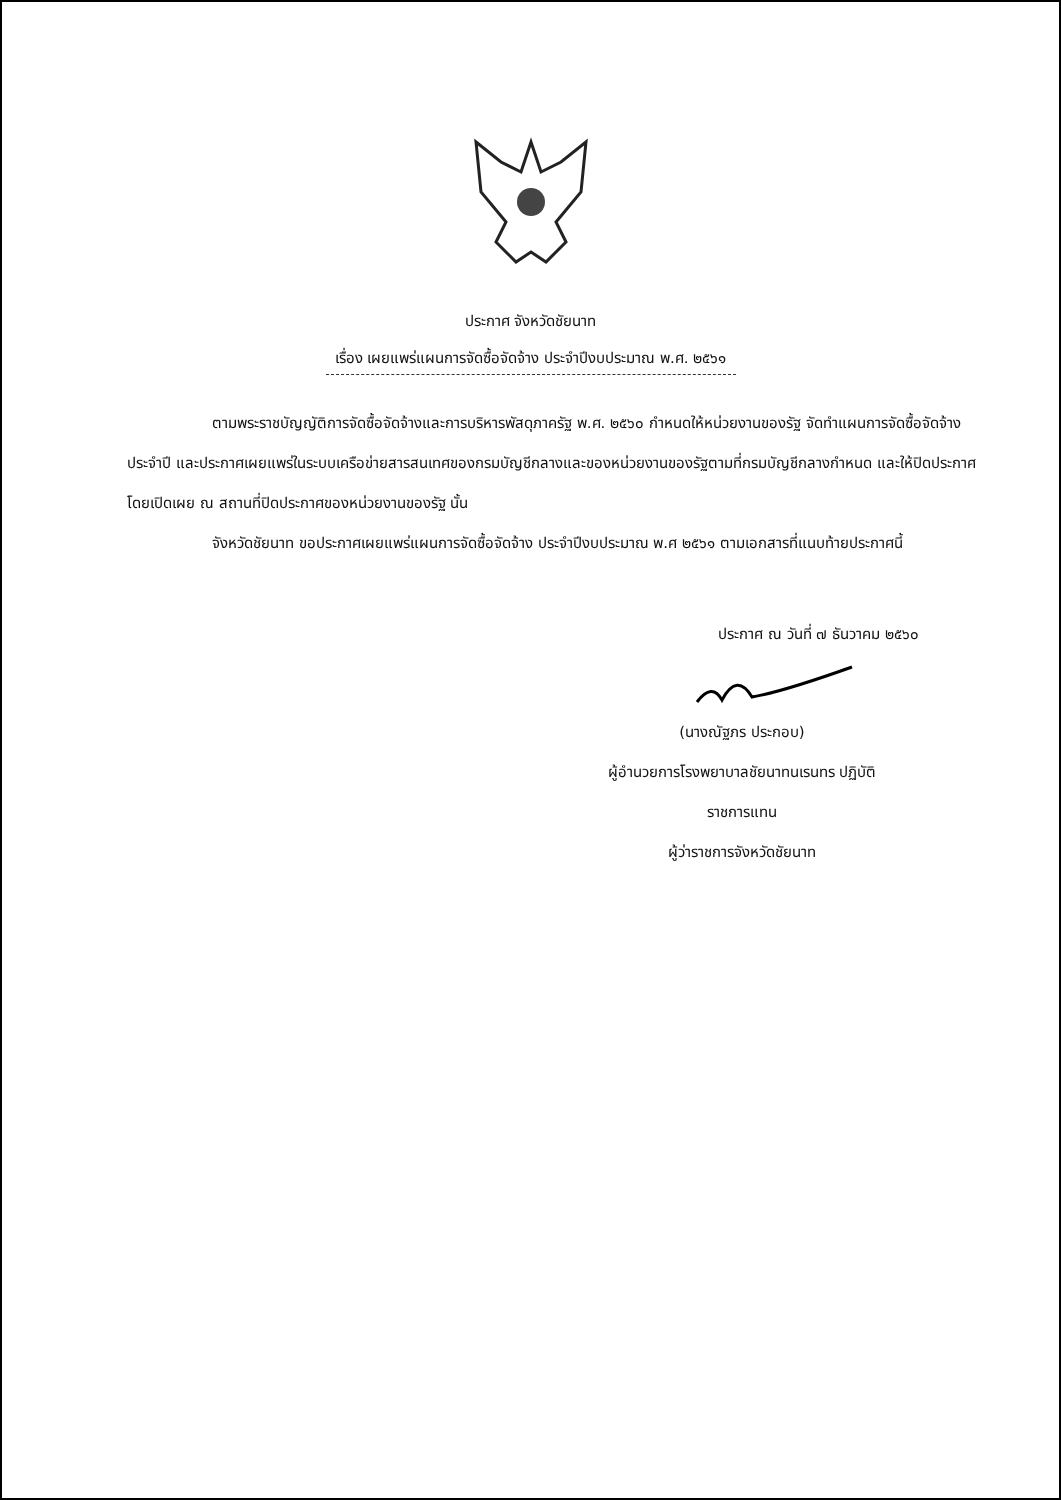ประกาศ จังหวัดชัยนาท
เรื่อง เผยแพร่แผนการจัดซื้อจัดจ้าง ประจำปีงบประมาณ พ.ศ. ๒๕๖๑
ตามพระราชบัญญัติการจัดซื้อจัดจ้างและการบริหารพัสดุภาครัฐ พ.ศ. ๒๕๖๐ กำหนดให้หน่วยงานของรัฐ จัดทำแผนการจัดซื้อจัดจ้างประจำปี และประกาศเผยแพร่ในระบบเครือข่ายสารสนเทศของกรมบัญชีกลางและของหน่วยงานของรัฐตามที่กรมบัญชีกลางกำหนด และให้ปิดประกาศโดยเปิดเผย ณ สถานที่ปิดประกาศของหน่วยงานของรัฐ นั้น
จังหวัดชัยนาท ขอประกาศเผยแพร่แผนการจัดซื้อจัดจ้าง ประจำปีงบประมาณ พ.ศ ๒๕๖๑ ตามเอกสารที่แนบท้ายประกาศนี้
ประกาศ ณ วันที่ ๗ ธันวาคม ๒๕๖๐
(นางณัฐภร ประกอบ)
ผู้อำนวยการโรงพยาบาลชัยนาทนเรนทร ปฏิบัติ
ราชการแทน
ผู้ว่าราชการจังหวัดชัยนาท